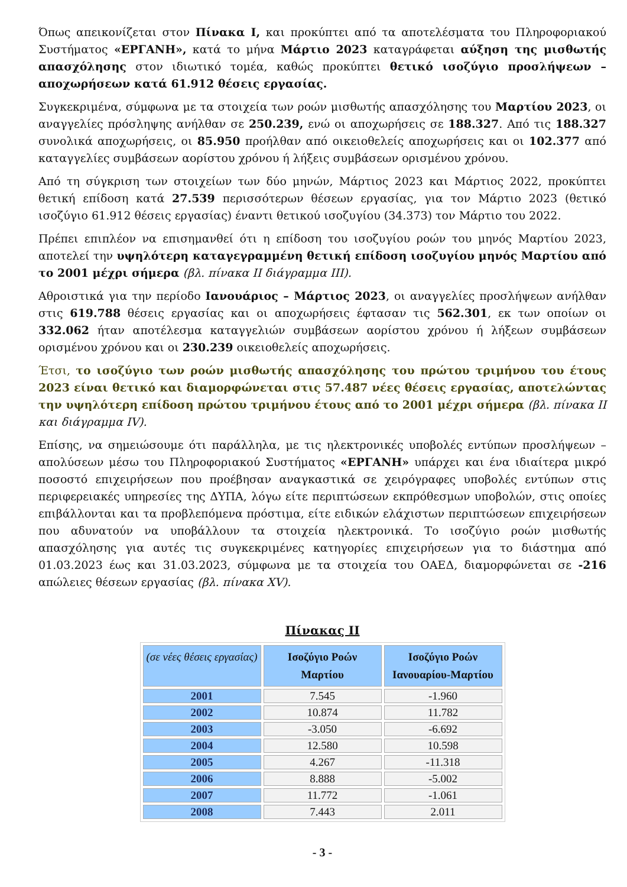Όπως απεικονίζεται στον Πίνακα I, και προκύπτει από τα αποτελέσματα του Πληροφοριακού Συστήματος «ΕΡΓΑΝΗ», κατά το μήνα Μάρτιο 2023 καταγράφεται αύξηση της μισθωτής απασχόλησης στον ιδιωτικό τομέα, καθώς προκύπτει θετικό ισοζύγιο προσλήψεων – αποχωρήσεων κατά 61.912 θέσεις εργασίας.
Συγκεκριμένα, σύμφωνα με τα στοιχεία των ροών μισθωτής απασχόλησης του Μαρτίου 2023, οι αναγγελίες πρόσληψης ανήλθαν σε 250.239, ενώ οι αποχωρήσεις σε 188.327. Από τις 188.327 συνολικά αποχωρήσεις, οι 85.950 προήλθαν από οικειοθελείς αποχωρήσεις και οι 102.377 από καταγγελίες συμβάσεων αορίστου χρόνου ή λήξεις συμβάσεων ορισμένου χρόνου.
Από τη σύγκριση των στοιχείων των δύο μηνών, Μάρτιος 2023 και Μάρτιος 2022, προκύπτει θετική επίδοση κατά 27.539 περισσότερων θέσεων εργασίας, για τον Μάρτιο 2023 (θετικό ισοζύγιο 61.912 θέσεις εργασίας) έναντι θετικού ισοζυγίου (34.373) τον Μάρτιο του 2022.
Πρέπει επιπλέον να επισημανθεί ότι η επίδοση του ισοζυγίου ροών του μηνός Μαρτίου 2023, αποτελεί την υψηλότερη καταγεγραμμένη θετική επίδοση ισοζυγίου μηνός Μαρτίου από το 2001 μέχρι σήμερα (βλ. πίνακα ΙΙ διάγραμμα ΙΙΙ).
Αθροιστικά για την περίοδο Ιανουάριος – Μάρτιος 2023, οι αναγγελίες προσλήψεων ανήλθαν στις 619.788 θέσεις εργασίας και οι αποχωρήσεις έφτασαν τις 562.301, εκ των οποίων οι 332.062 ήταν αποτέλεσμα καταγγελιών συμβάσεων αορίστου χρόνου ή λήξεων συμβάσεων ορισμένου χρόνου και οι 230.239 οικειοθελείς αποχωρήσεις.
Έτσι, το ισοζύγιο των ροών μισθωτής απασχόλησης του πρώτου τριμήνου του έτους 2023 είναι θετικό και διαμορφώνεται στις 57.487 νέες θέσεις εργασίας, αποτελώντας την υψηλότερη επίδοση πρώτου τριμήνου έτους από το 2001 μέχρι σήμερα (βλ. πίνακα ΙΙ και διάγραμμα IV).
Επίσης, να σημειώσουμε ότι παράλληλα, με τις ηλεκτρονικές υποβολές εντύπων προσλήψεων – απολύσεων μέσω του Πληροφοριακού Συστήματος «ΕΡΓΑΝΗ» υπάρχει και ένα ιδιαίτερα μικρό ποσοστό επιχειρήσεων που προέβησαν αναγκαστικά σε χειρόγραφες υποβολές εντύπων στις περιφερειακές υπηρεσίες της ΔΥΠΑ, λόγω είτε περιπτώσεων εκπρόθεσμων υποβολών, στις οποίες επιβάλλονται και τα προβλεπόμενα πρόστιμα, είτε ειδικών ελάχιστων περιπτώσεων επιχειρήσεων που αδυνατούν να υποβάλλουν τα στοιχεία ηλεκτρονικά. Το ισοζύγιο ροών μισθωτής απασχόλησης για αυτές τις συγκεκριμένες κατηγορίες επιχειρήσεων για το διάστημα από 01.03.2023 έως και 31.03.2023, σύμφωνα με τα στοιχεία του ΟΑΕΔ, διαμορφώνεται σε -216 απώλειες θέσεων εργασίας (βλ. πίνακα XV).
Πίνακας ΙΙ
| (σε νέες θέσεις εργασίας) | Ισοζύγιο Ροών Μαρτίου | Ισοζύγιο Ροών Ιανουαρίου-Μαρτίου |
| --- | --- | --- |
| 2001 | 7.545 | -1.960 |
| 2002 | 10.874 | 11.782 |
| 2003 | -3.050 | -6.692 |
| 2004 | 12.580 | 10.598 |
| 2005 | 4.267 | -11.318 |
| 2006 | 8.888 | -5.002 |
| 2007 | 11.772 | -1.061 |
| 2008 | 7.443 | 2.011 |
- 3 -